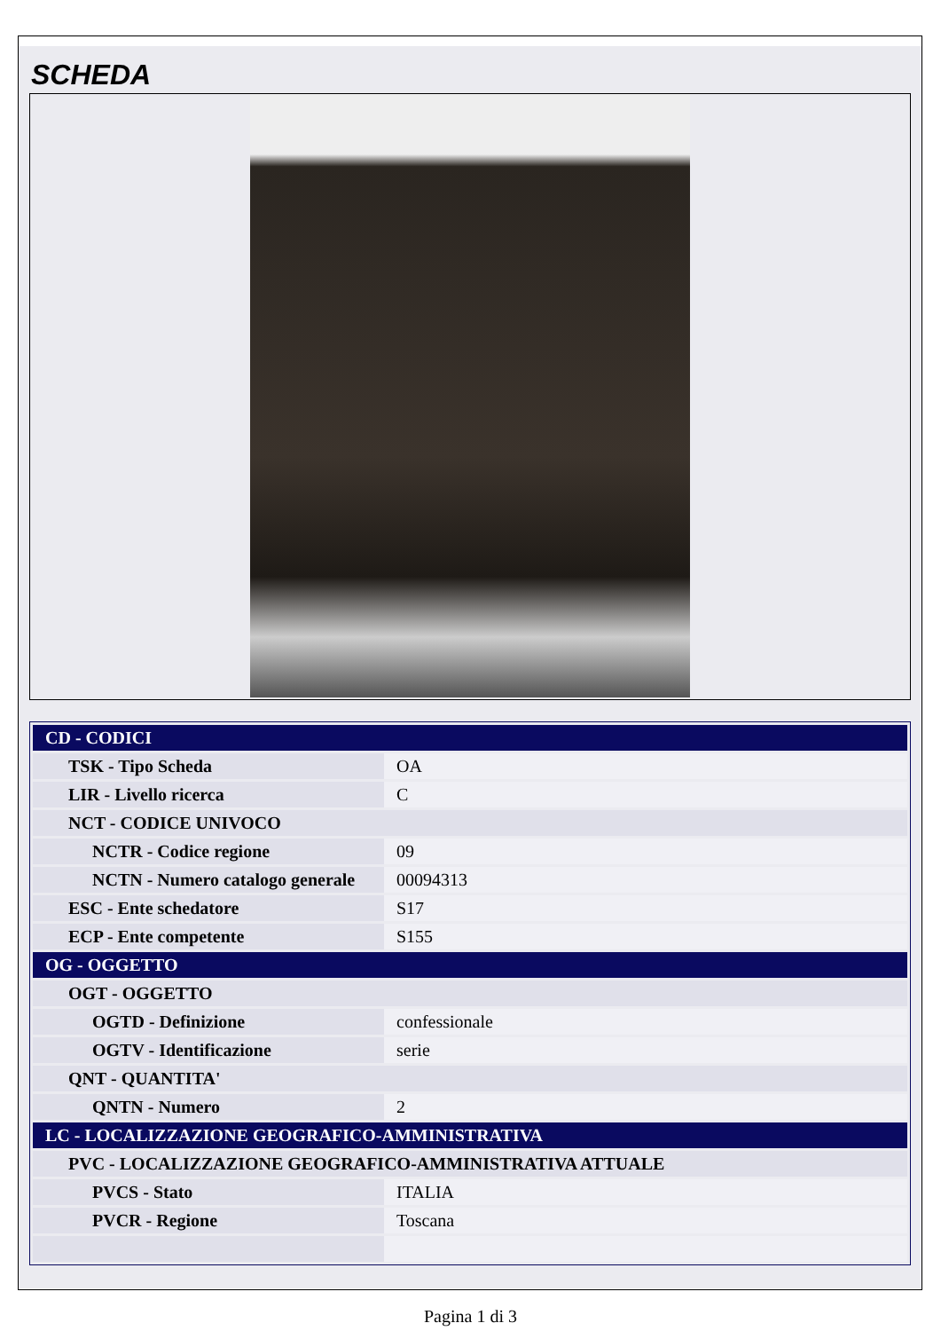SCHEDA
| CD - CODICI | |
| TSK - Tipo Scheda | OA |
| LIR - Livello ricerca | C |
| NCT - CODICE UNIVOCO | |
| NCTR - Codice regione | 09 |
| NCTN - Numero catalogo generale | 00094313 |
| ESC - Ente schedatore | S17 |
| ECP - Ente competente | S155 |
| OG - OGGETTO | |
| OGT - OGGETTO | |
| OGTD - Definizione | confessionale |
| OGTV - Identificazione | serie |
| QNT - QUANTITA' | |
| QNTN - Numero | 2 |
| LC - LOCALIZZAZIONE GEOGRAFICO-AMMINISTRATIVA | |
| PVC - LOCALIZZAZIONE GEOGRAFICO-AMMINISTRATIVA ATTUALE | |
| PVCS - Stato | ITALIA |
| PVCR - Regione | Toscana |
Pagina 1 di 3